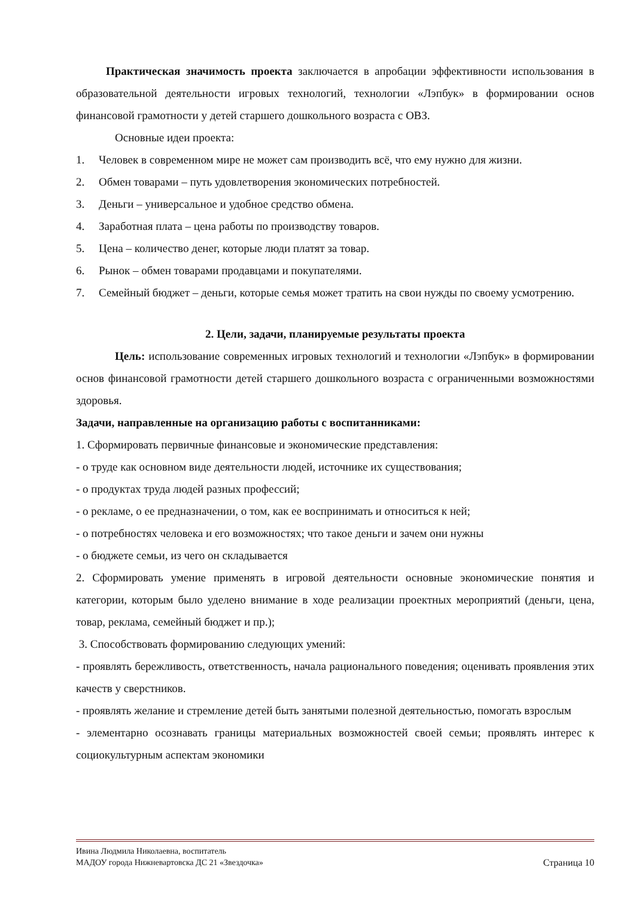Практическая значимость проекта заключается в апробации эффективности использования в образовательной деятельности игровых технологий, технологии «Лэпбук» в формировании основ финансовой грамотности у детей старшего дошкольного возраста с ОВЗ.
Основные идеи проекта:
1. Человек в современном мире не может сам производить всё, что ему нужно для жизни.
2. Обмен товарами – путь удовлетворения экономических потребностей.
3. Деньги – универсальное и удобное средство обмена.
4. Заработная плата – цена работы по производству товаров.
5. Цена – количество денег, которые люди платят за товар.
6. Рынок – обмен товарами продавцами и покупателями.
7. Семейный бюджет – деньги, которые семья может тратить на свои нужды по своему усмотрению.
2. Цели, задачи, планируемые результаты проекта
Цель: использование современных игровых технологий и технологии «Лэпбук» в формировании основ финансовой грамотности детей старшего дошкольного возраста с ограниченными возможностями здоровья.
Задачи, направленные на организацию работы с воспитанниками:
1. Сформировать первичные финансовые и экономические представления:
- о труде как основном виде деятельности людей, источнике их существования;
- о продуктах труда людей разных профессий;
- о рекламе, о ее предназначении, о том, как ее воспринимать и относиться к ней;
- о потребностях человека и его возможностях; что такое деньги и зачем они нужны
- о бюджете семьи, из чего он складывается
2. Сформировать умение применять в игровой деятельности основные экономические понятия и категории, которым было уделено внимание в ходе реализации проектных мероприятий (деньги, цена, товар, реклама, семейный бюджет и пр.);
3. Способствовать формированию следующих умений:
- проявлять бережливость, ответственность, начала рационального поведения; оценивать проявления этих качеств у сверстников.
- проявлять желание и стремление детей быть занятыми полезной деятельностью, помогать взрослым
- элементарно осознавать границы материальных возможностей своей семьи; проявлять интерес к социокультурным аспектам экономики
Ивина Людмила Николаевна, воспитатель
МАДОУ города Нижневартовска ДС 21 «Звездочка» Страница 10